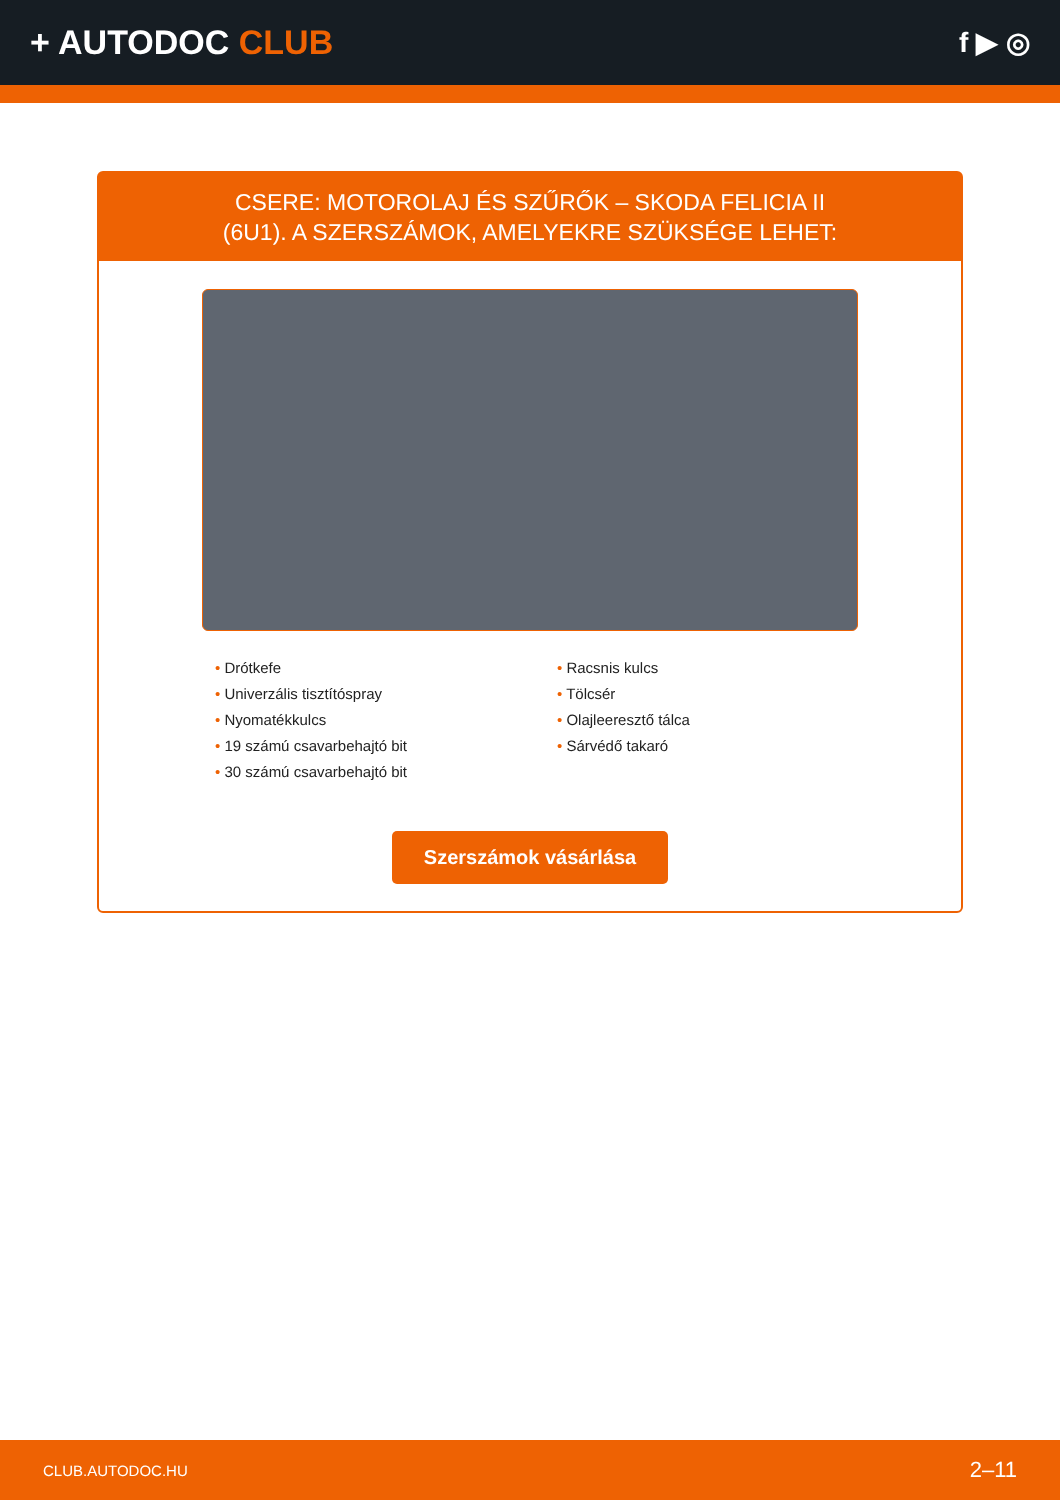+ AUTODOC CLUB
f ▶ ◎
CSERE: MOTOROLAJ ÉS SZŰRŐK – SKODA FELICIA II
(6U1). A SZERSZÁMOK, AMELYEKRE SZÜKSÉGE LEHET:
• Drótkefe
• Univerzális tisztítóspray
• Nyomatékkulcs
• 19 számú csavarbehajtó bit
• 30 számú csavarbehajtó bit
• Racsnis kulcs
• Tölcsér
• Olajleeresztő tálca
• Sárvédő takaró
Szerszámok vásárlása
CLUB.AUTODOC.HU 2–11